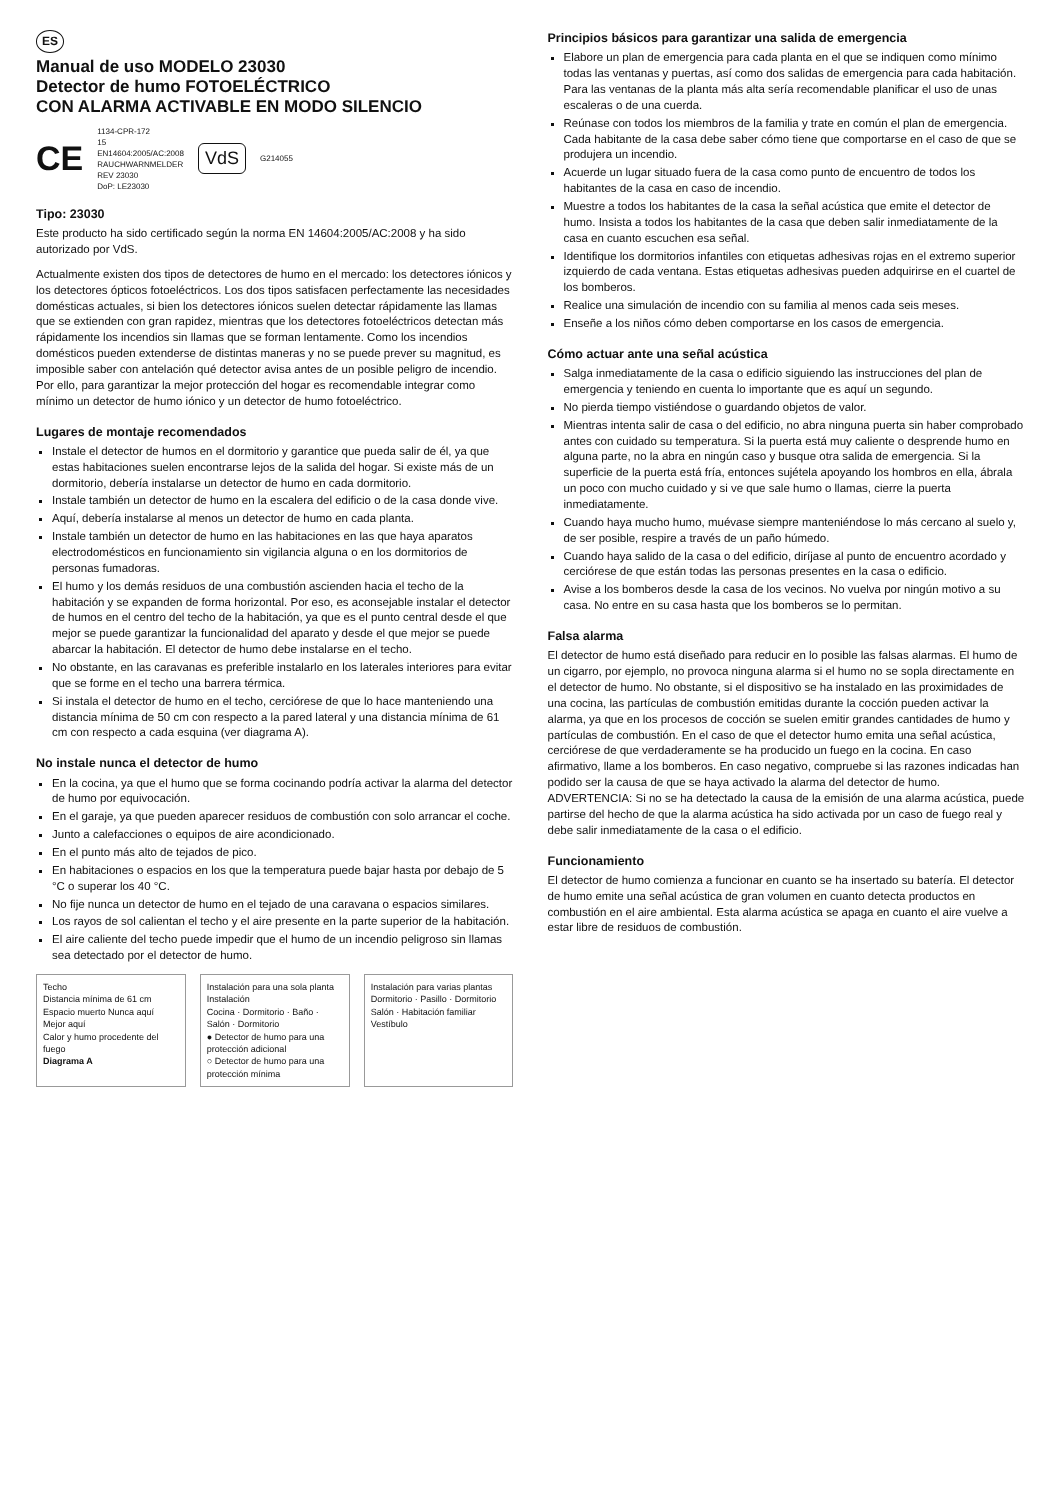ES
Manual de uso MODELO 23030
Detector de humo FOTOELÉCTRICO
CON ALARMA ACTIVABLE EN MODO SILENCIO
CE 1134-CPR-172
15
EN14604:2005/AC:2008
RAUCHWARNMELDER
REV 23030
DoP: LE23030 VdS G214055
Tipo: 23030
Este producto ha sido certificado según la norma EN 14604:2005/AC:2008 y ha sido autorizado por VdS.
Actualmente existen dos tipos de detectores de humo en el mercado: los detectores iónicos y los detectores ópticos fotoeléctricos. Los dos tipos satisfacen perfectamente las necesidades domésticas actuales, si bien los detectores iónicos suelen detectar rápidamente las llamas que se extienden con gran rapidez, mientras que los detectores fotoeléctricos detectan más rápidamente los incendios sin llamas que se forman lentamente. Como los incendios domésticos pueden extenderse de distintas maneras y no se puede prever su magnitud, es imposible saber con antelación qué detector avisa antes de un posible peligro de incendio. Por ello, para garantizar la mejor protección del hogar es recomendable integrar como mínimo un detector de humo iónico y un detector de humo fotoeléctrico.
Lugares de montaje recomendados
Instale el detector de humos en el dormitorio y garantice que pueda salir de él, ya que estas habitaciones suelen encontrarse lejos de la salida del hogar. Si existe más de un dormitorio, debería instalarse un detector de humo en cada dormitorio.
Instale también un detector de humo en la escalera del edificio o de la casa donde vive.
Aquí, debería instalarse al menos un detector de humo en cada planta.
Instale también un detector de humo en las habitaciones en las que haya aparatos electrodomésticos en funcionamiento sin vigilancia alguna o en los dormitorios de personas fumadoras.
El humo y los demás residuos de una combustión ascienden hacia el techo de la habitación y se expanden de forma horizontal. Por eso, es aconsejable instalar el detector de humos en el centro del techo de la habitación, ya que es el punto central desde el que mejor se puede garantizar la funcionalidad del aparato y desde el que mejor se puede abarcar la habitación. El detector de humo debe instalarse en el techo.
No obstante, en las caravanas es preferible instalarlo en los laterales interiores para evitar que se forme en el techo una barrera térmica.
Si instala el detector de humo en el techo, cerciórese de que lo hace manteniendo una distancia mínima de 50 cm con respecto a la pared lateral y una distancia mínima de 61 cm con respecto a cada esquina (ver diagrama A).
No instale nunca el detector de humo
En la cocina, ya que el humo que se forma cocinando podría activar la alarma del detector de humo por equivocación.
En el garaje, ya que pueden aparecer residuos de combustión con solo arrancar el coche.
Junto a calefacciones o equipos de aire acondicionado.
En el punto más alto de tejados de pico.
En habitaciones o espacios en los que la temperatura puede bajar hasta por debajo de 5 °C o superar los 40 °C.
No fije nunca un detector de humo en el tejado de una caravana o espacios similares.
Los rayos de sol calientan el techo y el aire presente en la parte superior de la habitación.
El aire caliente del techo puede impedir que el humo de un incendio peligroso sin llamas sea detectado por el detector de humo.
Techo
Distancia mínima de 61 cm
Espacio muerto Nunca aquí
Mejor aquí
Calor y humo procedente del fuego
Diagrama A
Instalación para una sola planta Instalación
Cocina · Dormitorio · Baño · Salón · Dormitorio
● Detector de humo para una protección adicional
○ Detector de humo para una protección mínima
Instalación para varias plantas
Dormitorio · Pasillo · Dormitorio
Salón · Habitación familiar
Vestíbulo
Principios básicos para garantizar una salida de emergencia
Elabore un plan de emergencia para cada planta en el que se indiquen como mínimo todas las ventanas y puertas, así como dos salidas de emergencia para cada habitación. Para las ventanas de la planta más alta sería recomendable planificar el uso de unas escaleras o de una cuerda.
Reúnase con todos los miembros de la familia y trate en común el plan de emergencia. Cada habitante de la casa debe saber cómo tiene que comportarse en el caso de que se produjera un incendio.
Acuerde un lugar situado fuera de la casa como punto de encuentro de todos los habitantes de la casa en caso de incendio.
Muestre a todos los habitantes de la casa la señal acústica que emite el detector de humo. Insista a todos los habitantes de la casa que deben salir inmediatamente de la casa en cuanto escuchen esa señal.
Identifique los dormitorios infantiles con etiquetas adhesivas rojas en el extremo superior izquierdo de cada ventana. Estas etiquetas adhesivas pueden adquirirse en el cuartel de los bomberos.
Realice una simulación de incendio con su familia al menos cada seis meses.
Enseñe a los niños cómo deben comportarse en los casos de emergencia.
Cómo actuar ante una señal acústica
Salga inmediatamente de la casa o edificio siguiendo las instrucciones del plan de emergencia y teniendo en cuenta lo importante que es aquí un segundo.
No pierda tiempo vistiéndose o guardando objetos de valor.
Mientras intenta salir de casa o del edificio, no abra ninguna puerta sin haber comprobado antes con cuidado su temperatura. Si la puerta está muy caliente o desprende humo en alguna parte, no la abra en ningún caso y busque otra salida de emergencia. Si la superficie de la puerta está fría, entonces sujétela apoyando los hombros en ella, ábrala un poco con mucho cuidado y si ve que sale humo o llamas, cierre la puerta inmediatamente.
Cuando haya mucho humo, muévase siempre manteniéndose lo más cercano al suelo y, de ser posible, respire a través de un paño húmedo.
Cuando haya salido de la casa o del edificio, diríjase al punto de encuentro acordado y cerciórese de que están todas las personas presentes en la casa o edificio.
Avise a los bomberos desde la casa de los vecinos. No vuelva por ningún motivo a su casa. No entre en su casa hasta que los bomberos se lo permitan.
Falsa alarma
El detector de humo está diseñado para reducir en lo posible las falsas alarmas. El humo de un cigarro, por ejemplo, no provoca ninguna alarma si el humo no se sopla directamente en el detector de humo. No obstante, si el dispositivo se ha instalado en las proximidades de una cocina, las partículas de combustión emitidas durante la cocción pueden activar la alarma, ya que en los procesos de cocción se suelen emitir grandes cantidades de humo y partículas de combustión. En el caso de que el detector humo emita una señal acústica, cerciórese de que verdaderamente se ha producido un fuego en la cocina. En caso afirmativo, llame a los bomberos. En caso negativo, compruebe si las razones indicadas han podido ser la causa de que se haya activado la alarma del detector de humo.
ADVERTENCIA: Si no se ha detectado la causa de la emisión de una alarma acústica, puede partirse del hecho de que la alarma acústica ha sido activada por un caso de fuego real y debe salir inmediatamente de la casa o el edificio.
Funcionamiento
El detector de humo comienza a funcionar en cuanto se ha insertado su batería. El detector de humo emite una señal acústica de gran volumen en cuanto detecta productos en combustión en el aire ambiental. Esta alarma acústica se apaga en cuanto el aire vuelve a estar libre de residuos de combustión.